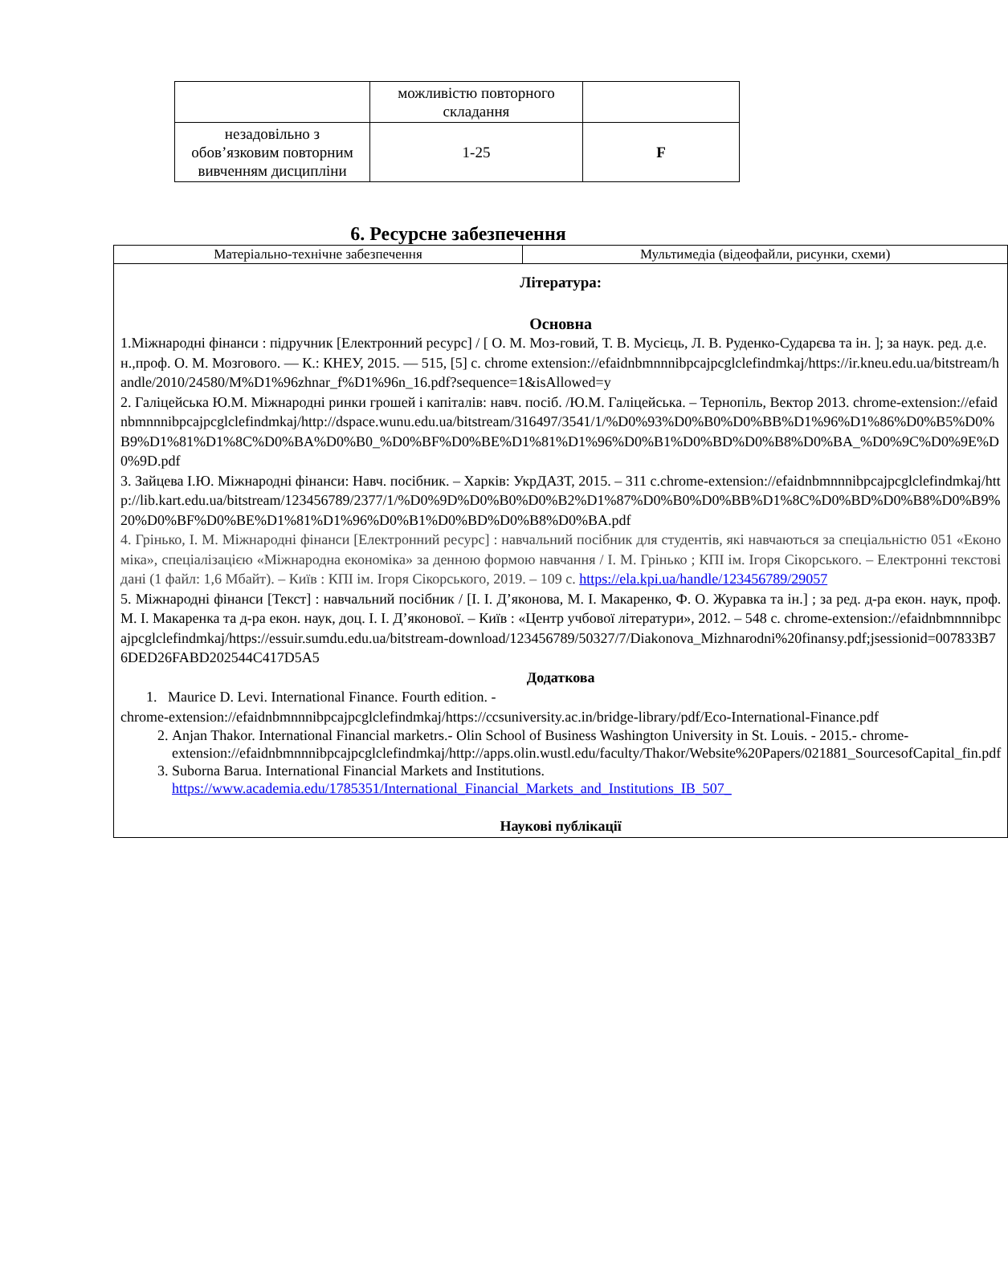| | можливістю повторного складання | |
| незадовільно з обов’язковим повторним вивченням дисципліни | 1-25 | F |
6. Ресурсне забезпечення
| Матеріально-технічне забезпечення | Мультимедіа (відеофайли, рисунки, схеми) |
| Література: Основна 1.Міжнародні фінанси : підручник [Електронний ресурс] / [ О. М. Моз-говий, Т. В. Мусієць, Л. В. Руденко-Сударєва та ін. ]; за наук. ред. д.е.н.,проф. О. М. Мозгового. — К.: КНЕУ, 2015. — 515, [5] с. chrome extension://efaidnbmnnnibpcajpcglclefindmkaj/https://ir.kneu.edu.ua/bitstream/handle/2010/24580/M%D1%96zhnar_f%D1%96n_16.pdf?sequence=1&isAllowed=y 2. Галіцейська Ю.М. Міжнародні ринки грошей і капіталів: навч. посіб. /Ю.М. Галіцейська. – Тернопіль, Вектор 2013. chrome-extension://efaidnbmnnnibpcajpcglclefindmkaj/http://dspace.wunu.edu.ua/bitstream/316497/3541/1/%D0%93%D0%B0%D0%BB%D1%96%D1%86%D0%B5%D0%B9%D1%81%D1%8C%D0%BA%D0%B0_%D0%BF%D0%BE%D1%81%D1%96%D0%B1%D0%BD%D0%B8%D0%BA_%D0%9C%D0%9E%D0%9D.pdf 3. Зайцева І.Ю. Міжнародні фінанси: Навч. посібник. – Харків: УкрДАЗТ, 2015. – 311 с.chrome-extension://efaidnbmnnnibpcajpcglclefindmkaj/http://lib.kart.edu.ua/bitstream/123456789/2377/1/%D0%9D%D0%B0%D0%B2%D1%87%D0%B0%D0%BB%D1%8C%D0%BD%D0%B8%D0%B9%20%D0%BF%D0%BE%D1%81%D1%96%D0%B1%D0%BD%D0%B8%D0%BA.pdf 4. Грінько, І. М. Міжнародні фінанси [Електронний ресурс] : навчальний посібник для студентів, які навчаються за спеціальністю 051 «Економіка», спеціалізацією «Міжнародна економіка» за денною формою навчання / І. М. Грінько ; КПІ ім. Ігоря Сікорського. – Електронні текстові дані (1 файл: 1,6 Мбайт). – Київ : КПІ ім. Ігоря Сікорського, 2019. – 109 с. https://ela.kpi.ua/handle/123456789/29057 5. Міжнародні фінанси [Текст] : навчальний посібник / [І. І. Д’яконова, М. І. Макаренко, Ф. О. Журавка та ін.] ; за ред. д-ра екон. наук, проф. М. І. Макаренка та д-ра екон. наук, доц. І. І. Д’яконової. – Київ : «Центр учбової літератури», 2012. – 548 с. chrome-extension://efaidnbmnnnibpcajpcglclefindmkaj/https://essuir.sumdu.edu.ua/bitstream-download/123456789/50327/7/Diakonova_Mizhnarodni%20finansy.pdf;jsessionid=007833B76DED26FABD202544C417D5A5 Додаткова 1. Maurice D. Levi. International Finance. Fourth edition. - chrome-extension://efaidnbmnnnibpcajpcglclefindmkaj/https://ccsuniversity.ac.in/bridge-library/pdf/Eco-International-Finance.pdf 2. Anjan Thakor. International Financial marketrs.- Olin School of Business Washington University in St. Louis. - 2015.- chrome-extension://efaidnbmnnnibpcajpcglclefindmkaj/http://apps.olin.wustl.edu/faculty/Thakor/Website%20Papers/021881_SourcesofCapital_fin.pdf 3. Suborna Barua. International Financial Markets and Institutions. https://www.academia.edu/1785351/International_Financial_Markets_and_Institutions_IB_507_ Наукові публікації | |